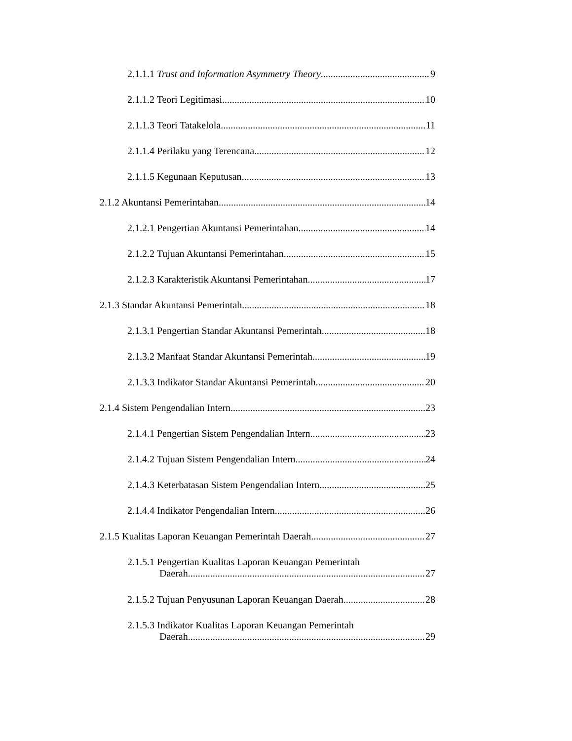2.1.1.1 Trust and Information Asymmetry Theory 9
2.1.1.2 Teori Legitimasi 10
2.1.1.3 Teori Tatakelola 11
2.1.1.4 Perilaku yang Terencana 12
2.1.1.5 Kegunaan Keputusan 13
2.1.2 Akuntansi Pemerintahan 14
2.1.2.1 Pengertian Akuntansi Pemerintahan 14
2.1.2.2 Tujuan Akuntansi Pemerintahan 15
2.1.2.3 Karakteristik Akuntansi Pemerintahan 17
2.1.3 Standar Akuntansi Pemerintah 18
2.1.3.1 Pengertian Standar Akuntansi Pemerintah 18
2.1.3.2 Manfaat Standar Akuntansi Pemerintah 19
2.1.3.3 Indikator Standar Akuntansi Pemerintah 20
2.1.4 Sistem Pengendalian Intern 23
2.1.4.1 Pengertian Sistem Pengendalian Intern 23
2.1.4.2 Tujuan Sistem Pengendalian Intern 24
2.1.4.3 Keterbatasan Sistem Pengendalian Intern 25
2.1.4.4 Indikator Pengendalian Intern 26
2.1.5 Kualitas Laporan Keuangan Pemerintah Daerah 27
2.1.5.1 Pengertian Kualitas Laporan Keuangan Pemerintah
Daerah 27
2.1.5.2 Tujuan Penyusunan Laporan Keuangan Daerah 28
2.1.5.3 Indikator Kualitas Laporan Keuangan Pemerintah
Daerah 29